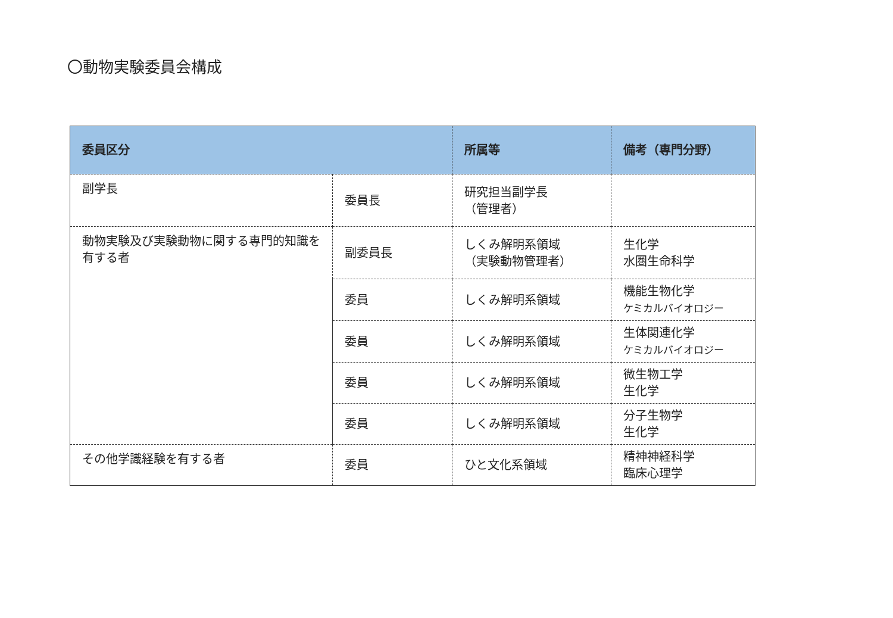〇動物実験委員会構成
| 委員区分 | | 所属等 | 備考（専門分野） |
| --- | --- | --- | --- |
| 副学長 | 委員長 | 研究担当副学長 （管理者） | |
| 動物実験及び実験動物に関する専門的知識を有する者 | 副委員長 | しくみ解明系領域 （実験動物管理者） | 生化学 水圏生命科学 |
| | 委員 | しくみ解明系領域 | 機能生物化学 ケミカルバイオロジー |
| | 委員 | しくみ解明系領域 | 生体関連化学 ケミカルバイオロジー |
| | 委員 | しくみ解明系領域 | 微生物工学 生化学 |
| | 委員 | しくみ解明系領域 | 分子生物学 生化学 |
| その他学識経験を有する者 | 委員 | ひと文化系領域 | 精神神経科学 臨床心理学 |